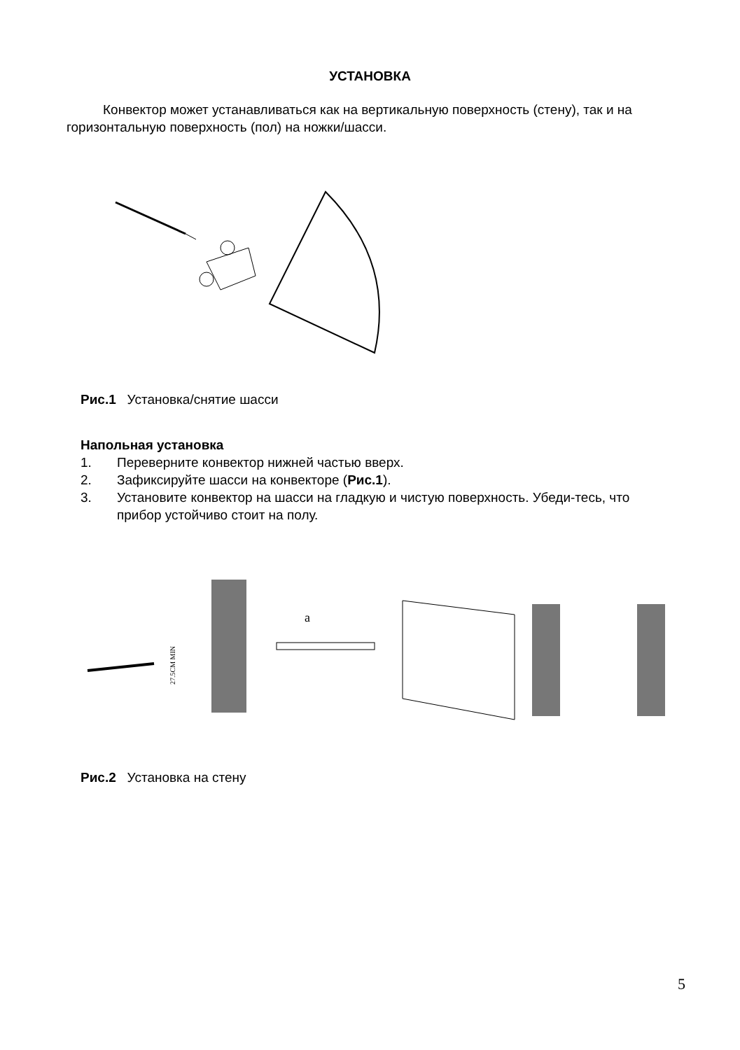УСТАНОВКА
Конвектор может устанавливаться как на вертикальную поверхность (стену), так и на горизонтальную поверхность (пол) на ножки/шасси.
Рис.1 Установка/снятие шасси
Напольная установка
1. Переверните конвектор нижней частью вверх.
2. Зафиксируйте шасси на конвекторе (Рис.1).
3. Установите конвектор на шасси на гладкую и чистую поверхность. Убеди-тесь, что прибор устойчиво стоит на полу.
27.5CM MIN
a
Рис.2 Установка на стену
5